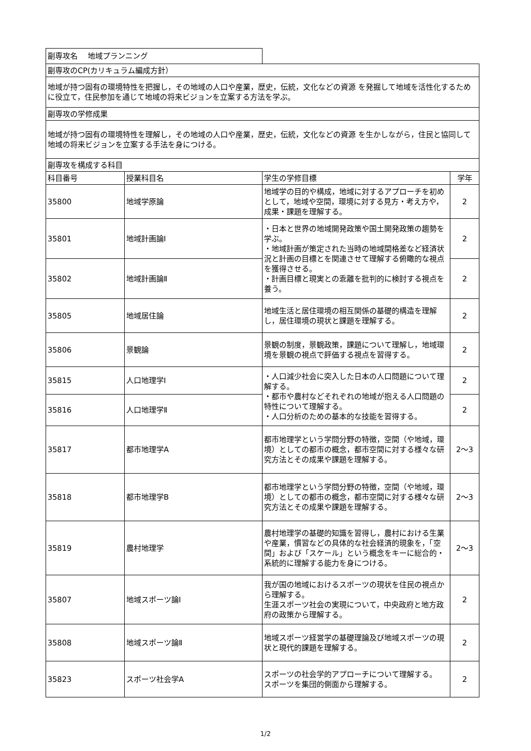| 副専攻名 地域プランニング | | | |
| 副専攻のCP(カリキュラム編成方針） | | | |
| 地域が持つ固有の環境特性を把握し，その地域の人口や産業，歴史，伝統，文化などの資源 を発掘して地域を活性化するために役立て，住民参加を通じて地域の将来ビジョンを立案する方法を学ぶ。 | | | |
| 副専攻の学修成果 | | | |
| 地域が持つ固有の環境特性を理解し，その地域の人口や産業，歴史，伝統，文化などの資源 を生かしながら，住民と協同して地域の将来ビジョンを立案する手法を身につける。 | | | |
| 副専攻を構成する科目 | | | |
| 科目番号 | 授業科目名 | 学生の学修目標 | 学年 |
| 35800 | 地域学原論 | 地域学の目的や構成，地域に対するアプローチを初めとして，地域や空間，環境に対する見方・考え方や，成果・課題を理解する。 | 2 |
| 35801 | 地域計画論Ⅰ | ・日本と世界の地域開発政策や国土開発政策の趨勢を学ぶ。 ・地域計画が策定された当時の地域間格差など経済状況と計画の目標とを関連させて理解する俯瞰的な視点を獲得させる。 ・計画目標と現実との乖離を批判的に検討する視点を養う。 | 2 |
| 35802 | 地域計画論Ⅱ | | 2 |
| 35805 | 地域居住論 | 地域生活と居住環境の相互関係の基礎的構造を理解し，居住環境の現状と課題を理解する。 | 2 |
| 35806 | 景観論 | 景観の制度，景観政策，課題について理解し，地域環境を景観の視点で評価する視点を習得する。 | 2 |
| 35815 | 人口地理学Ⅰ | ・人口減少社会に突入した日本の人口問題について理解する。 ・都市や農村などそれぞれの地域が抱える人口問題の特性について理解する。 ・人口分析のための基本的な技能を習得する。 | 2 |
| 35816 | 人口地理学Ⅱ | | 2 |
| 35817 | 都市地理学A | 都市地理学という学問分野の特徴，空間（や地域，環境）としての都市の概念，都市空間に対する様々な研究方法とその成果や課題を理解する。 | 2～3 |
| 35818 | 都市地理学B | 都市地理学という学問分野の特徴，空間（や地域，環境）としての都市の概念，都市空間に対する様々な研究方法とその成果や課題を理解する。 | 2～3 |
| 35819 | 農村地理学 | 農村地理学の基礎的知識を習得し，農村における生業や産業，慣習などの具体的な社会経済的現象を，「空間」および「スケール」という概念をキーに総合的・系統的に理解する能力を身につける。 | 2～3 |
| 35807 | 地域スポーツ論Ⅰ | 我が国の地域におけるスポーツの現状を住民の視点から理解する。 生涯スポーツ社会の実現について，中央政府と地方政府の政策から理解する。 | 2 |
| 35808 | 地域スポーツ論Ⅱ | 地域スポーツ経営学の基礎理論及び地域スポーツの現状と現代的課題を理解する。 | 2 |
| 35823 | スポーツ社会学A | スポーツの社会学的アプローチについて理解する。 スポーツを集団的側面から理解する。 | 2 |
1/2